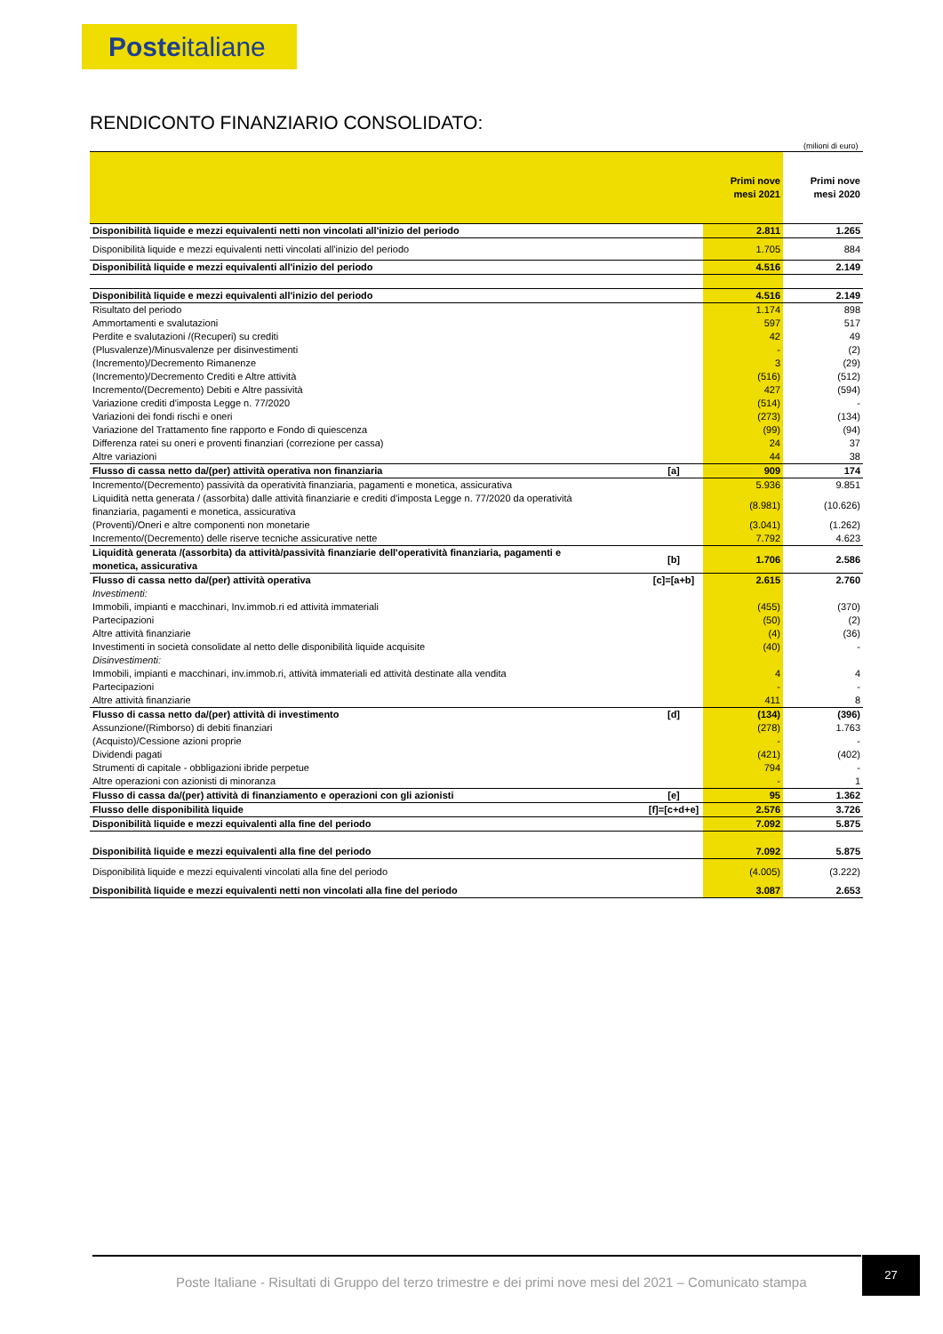Posteitaliane
RENDICONTO FINANZIARIO CONSOLIDATO:
(milioni di euro)
| | | Primi nove mesi 2021 | Primi nove mesi 2020 |
| Disponibilità liquide e mezzi equivalenti netti non vincolati all'inizio del periodo | | 2.811 | 1.265 |
| Disponibilità liquide e mezzi equivalenti netti vincolati all'inizio del periodo | | 1.705 | 884 |
| Disponibilità liquide e mezzi equivalenti all'inizio del periodo | | 4.516 | 2.149 |
| Disponibilità liquide e mezzi equivalenti all'inizio del periodo | | 4.516 | 2.149 |
| Risultato del periodo | | 1.174 | 898 |
| Ammortamenti e svalutazioni | | 597 | 517 |
| Perdite e svalutazioni /(Recuperi) su crediti | | 42 | 49 |
| (Plusvalenze)/Minusvalenze per disinvestimenti | | - | (2) |
| (Incremento)/Decremento Rimanenze | | 3 | (29) |
| (Incremento)/Decremento Crediti e Altre attività | | (516) | (512) |
| Incremento/(Decremento) Debiti e Altre passività | | 427 | (594) |
| Variazione crediti d'imposta Legge n. 77/2020 | | (514) | - |
| Variazioni dei fondi rischi e oneri | | (273) | (134) |
| Variazione del Trattamento fine rapporto e Fondo di quiescenza | | (99) | (94) |
| Differenza ratei su oneri e proventi finanziari (correzione per cassa) | | 24 | 37 |
| Altre variazioni | | 44 | 38 |
| Flusso di cassa netto da/(per) attività operativa non finanziaria | [a] | 909 | 174 |
| Incremento/(Decremento) passività da operatività finanziaria, pagamenti e monetica, assicurativa | | 5.936 | 9.851 |
| Liquidità netta generata / (assorbita) dalle attività finanziarie e crediti d'imposta Legge n. 77/2020 da operatività finanziaria, pagamenti e monetica, assicurativa | | (8.981) | (10.626) |
| (Proventi)/Oneri e altre componenti non monetarie | | (3.041) | (1.262) |
| Incremento/(Decremento) delle riserve tecniche assicurative nette | | 7.792 | 4.623 |
| Liquidità generata /(assorbita) da attività/passività finanziarie dell'operatività finanziaria, pagamenti e monetica, assicurativa | [b] | 1.706 | 2.586 |
| Flusso di cassa netto da/(per) attività operativa | [c]=[a+b] | 2.615 | 2.760 |
| Investimenti: | | | |
| Immobili, impianti e macchinari, Inv.immob.ri ed attività immateriali | | (455) | (370) |
| Partecipazioni | | (50) | (2) |
| Altre attività finanziarie | | (4) | (36) |
| Investimenti in società consolidate al netto delle disponibilità liquide acquisite | | (40) | - |
| Disinvestimenti: | | | |
| Immobili, impianti e macchinari, inv.immob.ri, attività immateriali ed attività destinate alla vendita | | 4 | 4 |
| Partecipazioni | | - | - |
| Altre attività finanziarie | | 411 | 8 |
| Flusso di cassa netto da/(per) attività di investimento | [d] | (134) | (396) |
| Assunzione/(Rimborso) di debiti finanziari | | (278) | 1.763 |
| (Acquisto)/Cessione azioni proprie | | - | - |
| Dividendi pagati | | (421) | (402) |
| Strumenti di capitale - obbligazioni ibride perpetue | | 794 | - |
| Altre operazioni con azionisti di minoranza | | - | 1 |
| Flusso di cassa da/(per) attività di finanziamento e operazioni con gli azionisti | [e] | 95 | 1.362 |
| Flusso delle disponibilità liquide | [f]=[c+d+e] | 2.576 | 3.726 |
| Disponibilità liquide e mezzi equivalenti alla fine del periodo | | 7.092 | 5.875 |
| Disponibilità liquide e mezzi equivalenti alla fine del periodo | | 7.092 | 5.875 |
| Disponibilità liquide e mezzi equivalenti vincolati alla fine del periodo | | (4.005) | (3.222) |
| Disponibilità liquide e mezzi equivalenti netti non vincolati alla fine del periodo | | 3.087 | 2.653 |
Poste Italiane - Risultati di Gruppo del terzo trimestre e dei primi nove mesi del 2021 – Comunicato stampa
27